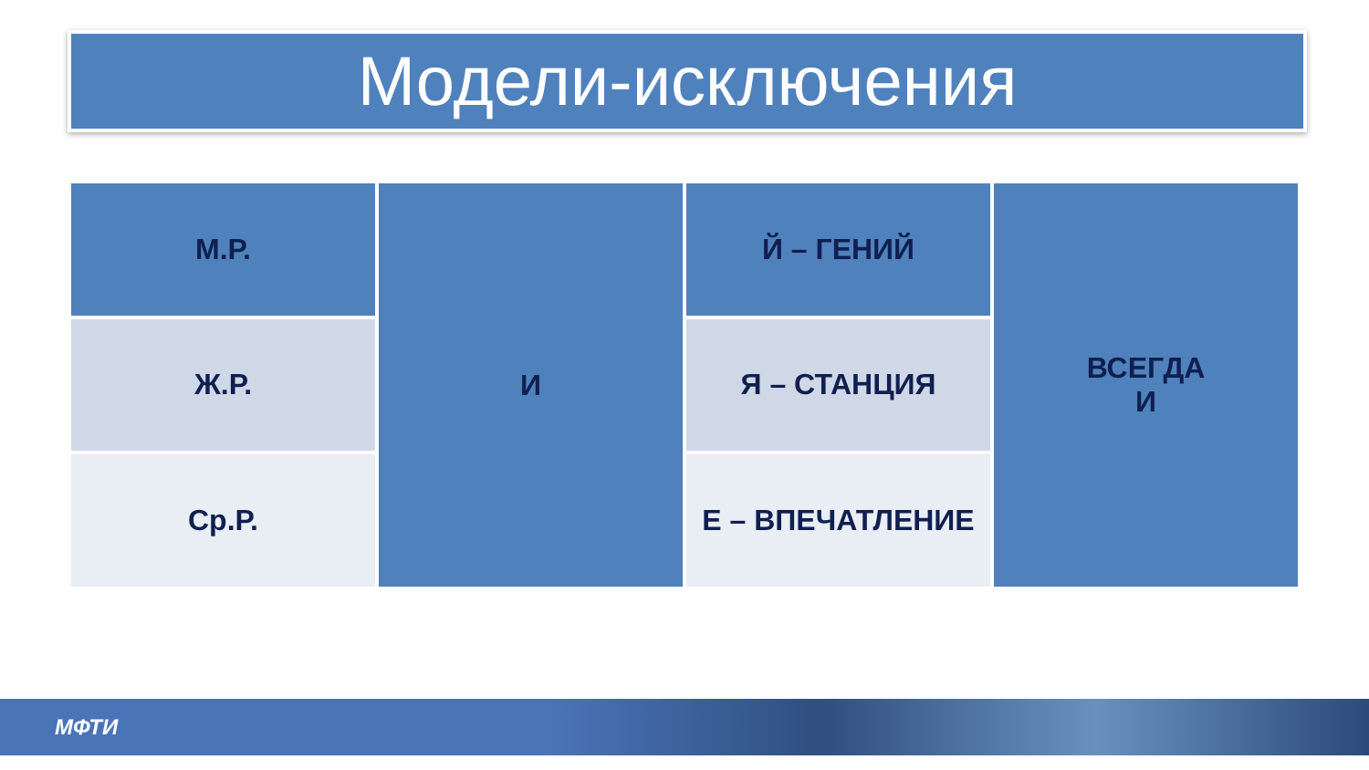Модели-исключения
| М.Р. | И | Й – ГЕНИЙ | ВСЕГДА И |
| Ж.Р. | | Я – СТАНЦИЯ | |
| Ср.Р. | | Е – ВПЕЧАТЛЕНИЕ | |
МФТИ